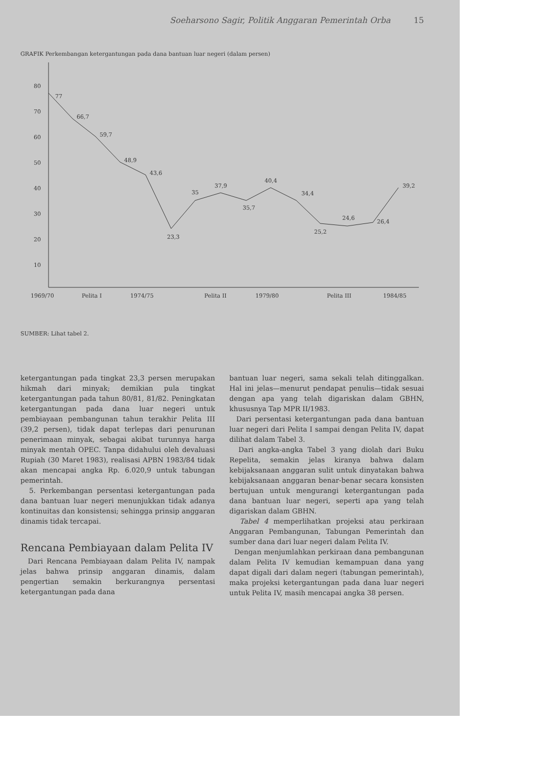Soeharsono Sagir, Politik Anggaran Pemerintah Orba 15
GRAFIK Perkembangan ketergantungan pada dana bantuan luar negeri (dalam persen)
80
70
60
50
40
30
20
10
77
66,7
59,7
48,9
43,6
23,3
35
37,9
35,7
40,4
34,4
25,2
24,6
26,4
39,2
1969/70
Pelita I
1974/75
Pelita II
1979/80
Pelita III
1984/85
SUMBER: Lihat tabel 2.
ketergantungan pada tingkat 23,3 persen merupakan hikmah dari minyak; demikian pula tingkat ketergantungan pada tahun 80/81, 81/82. Peningkatan ketergantungan pada dana luar negeri untuk pembiayaan pembangunan tahun terakhir Pelita III (39,2 persen), tidak dapat terlepas dari penurunan penerimaan minyak, sebagai akibat turunnya harga minyak mentah OPEC. Tanpa didahului oleh devaluasi Rupiah (30 Maret 1983), realisasi APBN 1983/84 tidak akan mencapai angka Rp. 6.020,9 untuk tabungan pemerintah.
5. Perkembangan persentasi ketergantungan pada dana bantuan luar negeri menunjukkan tidak adanya kontinuitas dan konsistensi; sehingga prinsip anggaran dinamis tidak tercapai.
Rencana Pembiayaan dalam Pelita IV
Dari Rencana Pembiayaan dalam Pelita IV, nampak jelas bahwa prinsip anggaran dinamis, dalam pengertian semakin berkurangnya persentasi ketergantungan pada dana
bantuan luar negeri, sama sekali telah ditinggalkan. Hal ini jelas—menurut pendapat penulis—tidak sesuai dengan apa yang telah digariskan dalam GBHN, khususnya Tap MPR II/1983.
Dari persentasi ketergantungan pada dana bantuan luar negeri dari Pelita I sampai dengan Pelita IV, dapat dilihat dalam Tabel 3.
Dari angka-angka Tabel 3 yang diolah dari Buku Repelita, semakin jelas kiranya bahwa dalam kebijaksanaan anggaran sulit untuk dinyatakan bahwa kebijaksanaan anggaran benar-benar secara konsisten bertujuan untuk mengurangi ketergantungan pada dana bantuan luar negeri, seperti apa yang telah digariskan dalam GBHN.
Tabel 4 memperlihatkan projeksi atau perkiraan Anggaran Pembangunan, Tabungan Pemerintah dan sumber dana dari luar negeri dalam Pelita IV.
Dengan menjumlahkan perkiraan dana pembangunan dalam Pelita IV kemudian kemampuan dana yang dapat digali dari dalam negeri (tabungan pemerintah), maka projeksi ketergantungan pada dana luar negeri untuk Pelita IV, masih mencapai angka 38 persen.